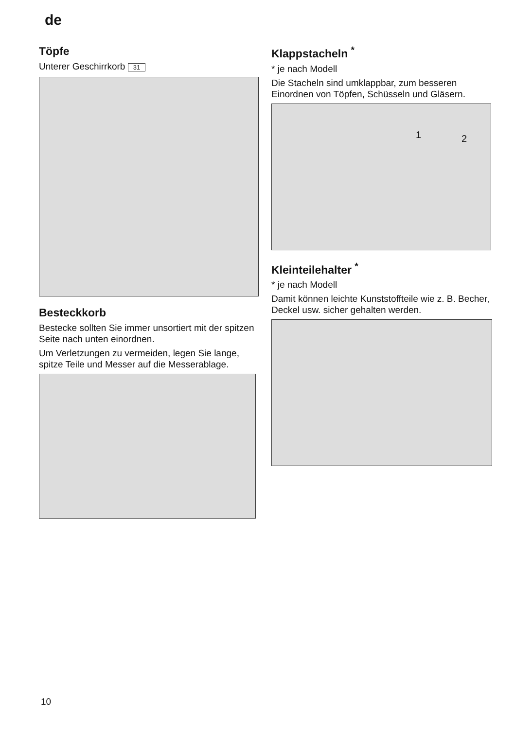de
Töpfe
Unterer Geschirrkorb 31
Besteckkorb
Bestecke sollten Sie immer unsortiert mit der spitzen Seite nach unten einordnen.
Um Verletzungen zu vermeiden, legen Sie lange, spitze Teile und Messer auf die Messerablage.
Klappstacheln <sup>*</sup>
* je nach Modell
Die Stacheln sind umklappbar, zum besseren Einordnen von Töpfen, Schüsseln und Gläsern.
1 2
Kleinteilehalter <sup>*</sup>
* je nach Modell
Damit können leichte Kunststoffteile wie z. B. Becher, Deckel usw. sicher gehalten werden.
10